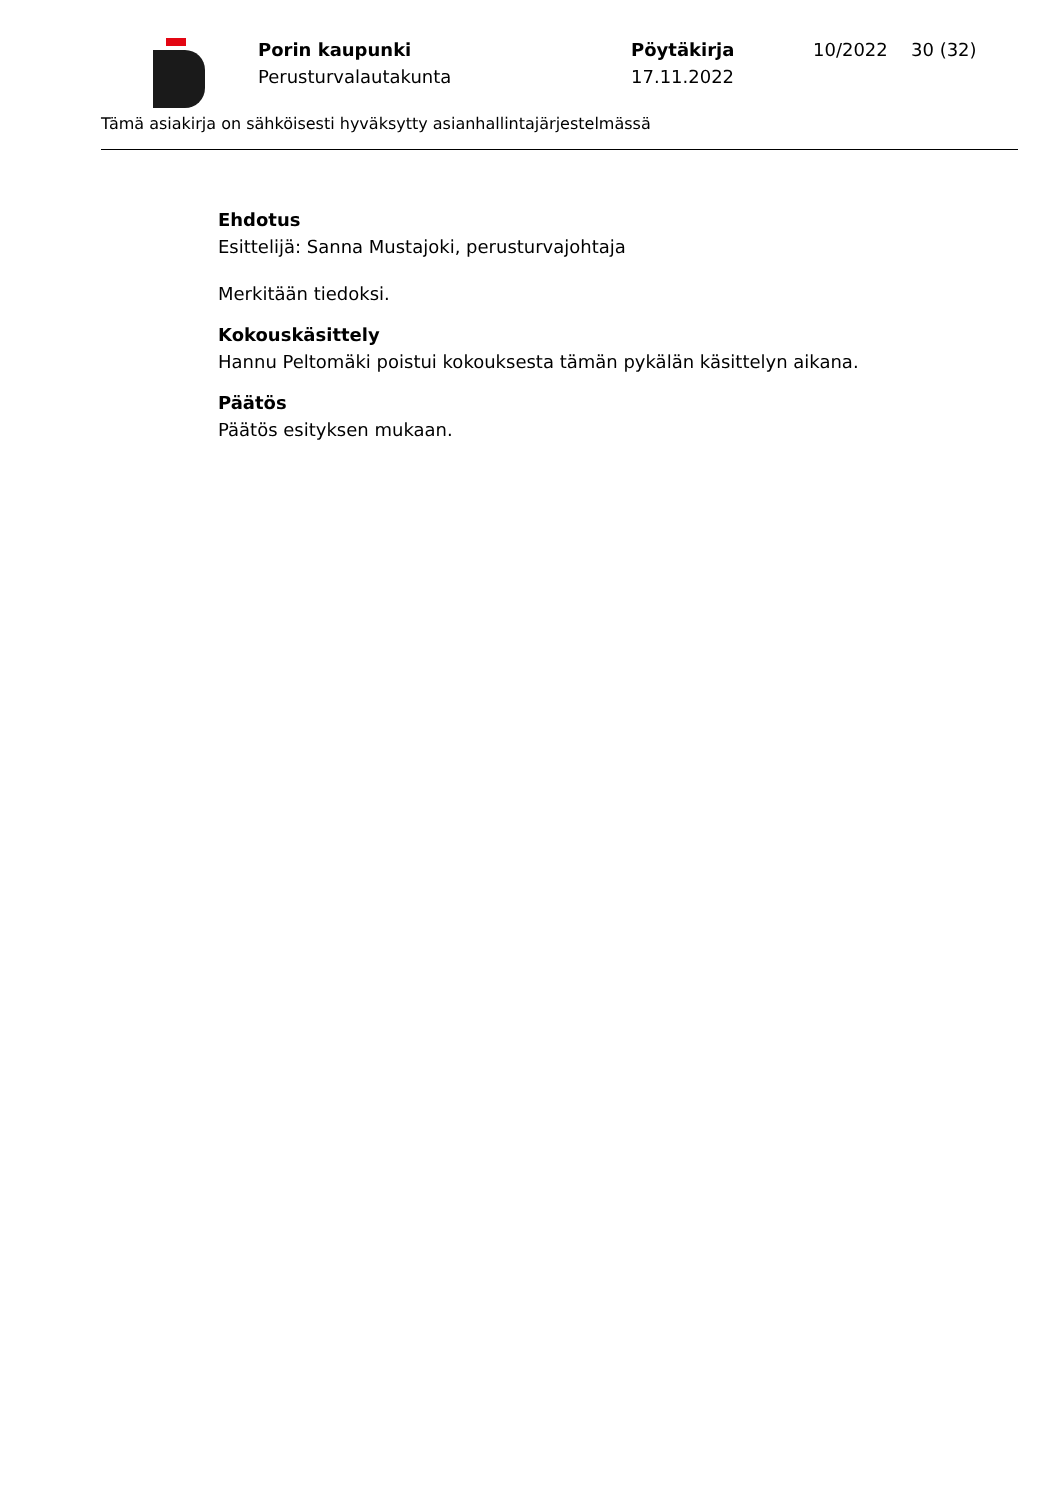Porin kaupunki
Perusturvalautakunta
Pöytäkirja
17.11.2022
10/2022 30 (32)
Tämä asiakirja on sähköisesti hyväksytty asianhallintajärjestelmässä
Ehdotus
Esittelijä: Sanna Mustajoki, perusturvajohtaja
Merkitään tiedoksi.
Kokouskäsittely
Hannu Peltomäki poistui kokouksesta tämän pykälän käsittelyn aikana.
Päätös
Päätös esityksen mukaan.